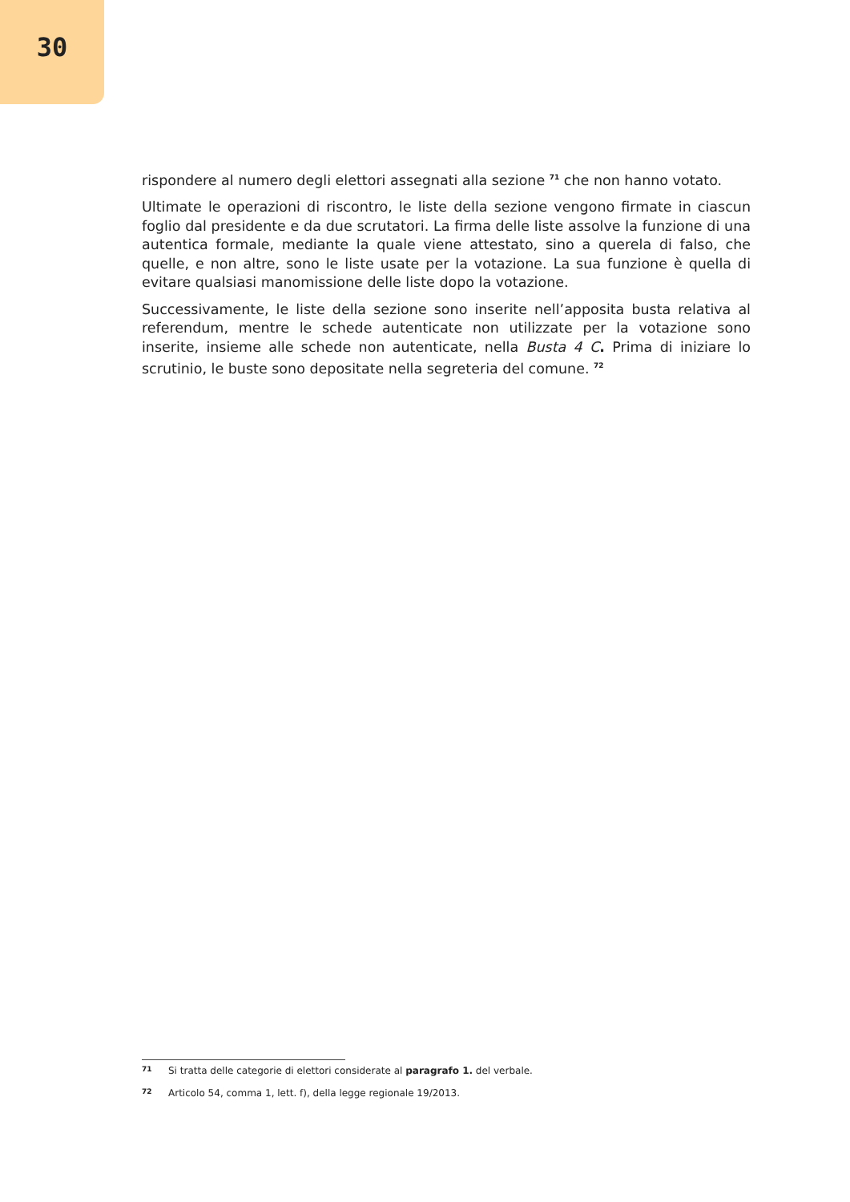30
rispondere al numero degli elettori assegnati alla sezione <sup>71</sup> che non hanno votato.
Ultimate le operazioni di riscontro, le liste della sezione vengono firmate in ciascun foglio dal presidente e da due scrutatori. La firma delle liste assolve la funzione di una autentica formale, mediante la quale viene attestato, sino a querela di falso, che quelle, e non altre, sono le liste usate per la votazione. La sua funzione è quella di evitare qualsiasi manomissione delle liste dopo la votazione.
Successivamente, le liste della sezione sono inserite nell’apposita busta relativa al referendum, mentre le schede autenticate non utilizzate per la votazione sono inserite, insieme alle schede non autenticate, nella Busta 4 C. Prima di iniziare lo scrutinio, le buste sono depositate nella segreteria del comune. <sup>72</sup>
71 Si tratta delle categorie di elettori considerate al paragrafo 1. del verbale.
72 Articolo 54, comma 1, lett. f), della legge regionale 19/2013.